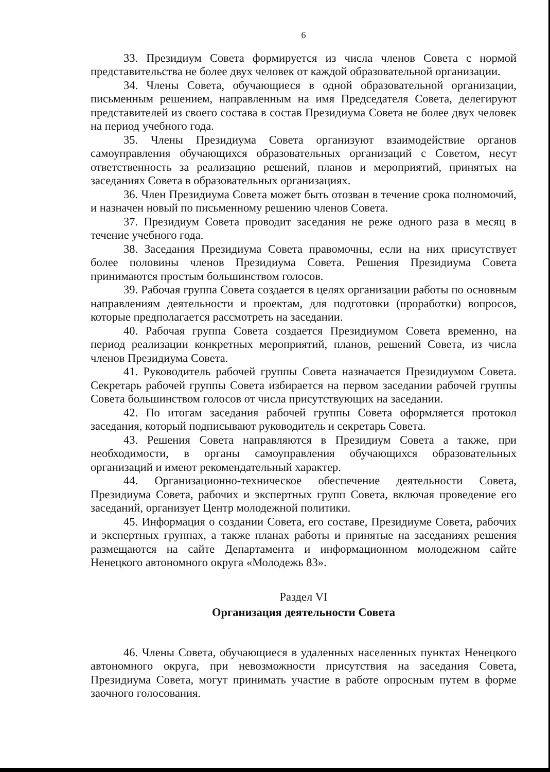6
33. Президиум Совета формируется из числа членов Совета с нормой представительства не более двух человек от каждой образовательной организации.
34. Члены Совета, обучающиеся в одной образовательной организации, письменным решением, направленным на имя Председателя Совета, делегируют представителей из своего состава в состав Президиума Совета не более двух человек на период учебного года.
35. Члены Президиума Совета организуют взаимодействие органов самоуправления обучающихся образовательных организаций с Советом, несут ответственность за реализацию решений, планов и мероприятий, принятых на заседаниях Совета в образовательных организациях.
36. Член Президиума Совета может быть отозван в течение срока полномочий, и назначен новый по письменному решению членов Совета.
37. Президиум Совета проводит заседания не реже одного раза в месяц в течение учебного года.
38. Заседания Президиума Совета правомочны, если на них присутствует более половины членов Президиума Совета. Решения Президиума Совета принимаются простым большинством голосов.
39. Рабочая группа Совета создается в целях организации работы по основным направлениям деятельности и проектам, для подготовки (проработки) вопросов, которые предполагается рассмотреть на заседании.
40. Рабочая группа Совета создается Президиумом Совета временно, на период реализации конкретных мероприятий, планов, решений Совета, из числа членов Президиума Совета.
41. Руководитель рабочей группы Совета назначается Президиумом Совета. Секретарь рабочей группы Совета избирается на первом заседании рабочей группы Совета большинством голосов от числа присутствующих на заседании.
42. По итогам заседания рабочей группы Совета оформляется протокол заседания, который подписывают руководитель и секретарь Совета.
43. Решения Совета направляются в Президиум Совета а также, при необходимости, в органы самоуправления обучающихся образовательных организаций и имеют рекомендательный характер.
44. Организационно-техническое обеспечение деятельности Совета, Президиума Совета, рабочих и экспертных групп Совета, включая проведение его заседаний, организует Центр молодежной политики.
45. Информация о создании Совета, его составе, Президиуме Совета, рабочих и экспертных группах, а также планах работы и принятые на заседаниях решения размещаются на сайте Департамента и информационном молодежном сайте Ненецкого автономного округа «Молодежь 83».
Раздел VI
Организация деятельности Совета
46. Члены Совета, обучающиеся в удаленных населенных пунктах Ненецкого автономного округа, при невозможности присутствия на заседания Совета, Президиума Совета, могут принимать участие в работе опросным путем в форме заочного голосования.